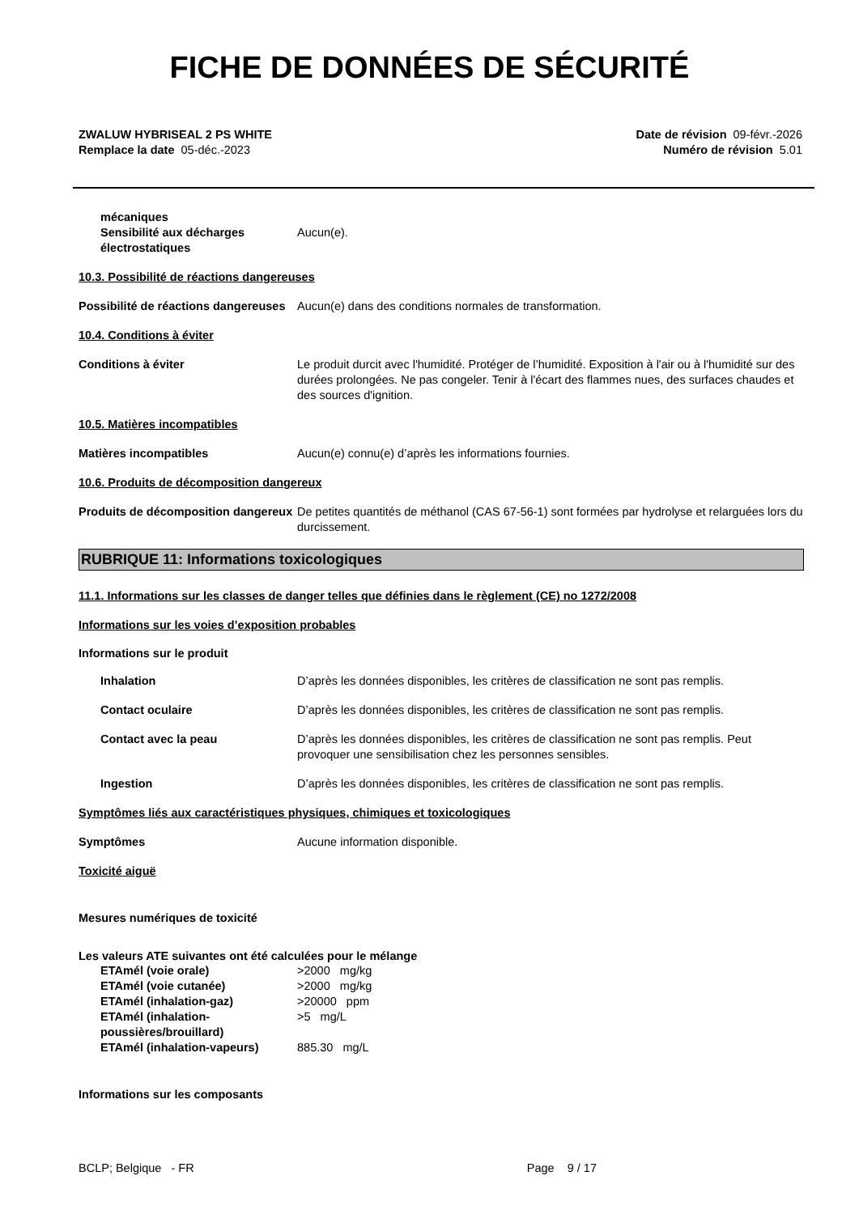FICHE DE DONNÉES DE SÉCURITÉ
ZWALUW HYBRISEAL 2 PS WHITE
Remplace la date 05-déc.-2023
Date de révision 09-févr.-2026
Numéro de révision 5.01
mécaniques
Sensibilité aux décharges électrostatiques
Aucun(e).
10.3. Possibilité de réactions dangereuses
Possibilité de réactions dangereuses
Aucun(e) dans des conditions normales de transformation.
10.4. Conditions à éviter
Conditions à éviter Le produit durcit avec l'humidité. Protéger de l’humidité. Exposition à l'air ou à l'humidité sur des durées prolongées. Ne pas congeler. Tenir à l'écart des flammes nues, des surfaces chaudes et des sources d'ignition.
10.5. Matières incompatibles
Matières incompatibles Aucun(e) connu(e) d’après les informations fournies.
10.6. Produits de décomposition dangereux
Produits de décomposition dangereux
De petites quantités de méthanol (CAS 67-56-1) sont formées par hydrolyse et relarguées lors du durcissement.
RUBRIQUE 11: Informations toxicologiques
11.1. Informations sur les classes de danger telles que définies dans le règlement (CE) no 1272/2008
Informations sur les voies d’exposition probables
Informations sur le produit
Inhalation D’après les données disponibles, les critères de classification ne sont pas remplis.
Contact oculaire D’après les données disponibles, les critères de classification ne sont pas remplis.
Contact avec la peau D’après les données disponibles, les critères de classification ne sont pas remplis. Peut provoquer une sensibilisation chez les personnes sensibles.
Ingestion D’après les données disponibles, les critères de classification ne sont pas remplis.
Symptômes liés aux caractéristiques physiques, chimiques et toxicologiques
Symptômes Aucune information disponible.
Toxicité aiguë
Mesures numériques de toxicité
Les valeurs ATE suivantes ont été calculées pour le mélange
ETAmél (voie orale) >2000 mg/kg
ETAmél (voie cutanée) >2000 mg/kg
ETAmél (inhalation-gaz) >20000 ppm
ETAmél (inhalation-poussières/brouillard)
>5 mg/L
ETAmél (inhalation-vapeurs) 885.30 mg/L
Informations sur les composants
BCLP; Belgique - FR Page 9 / 17